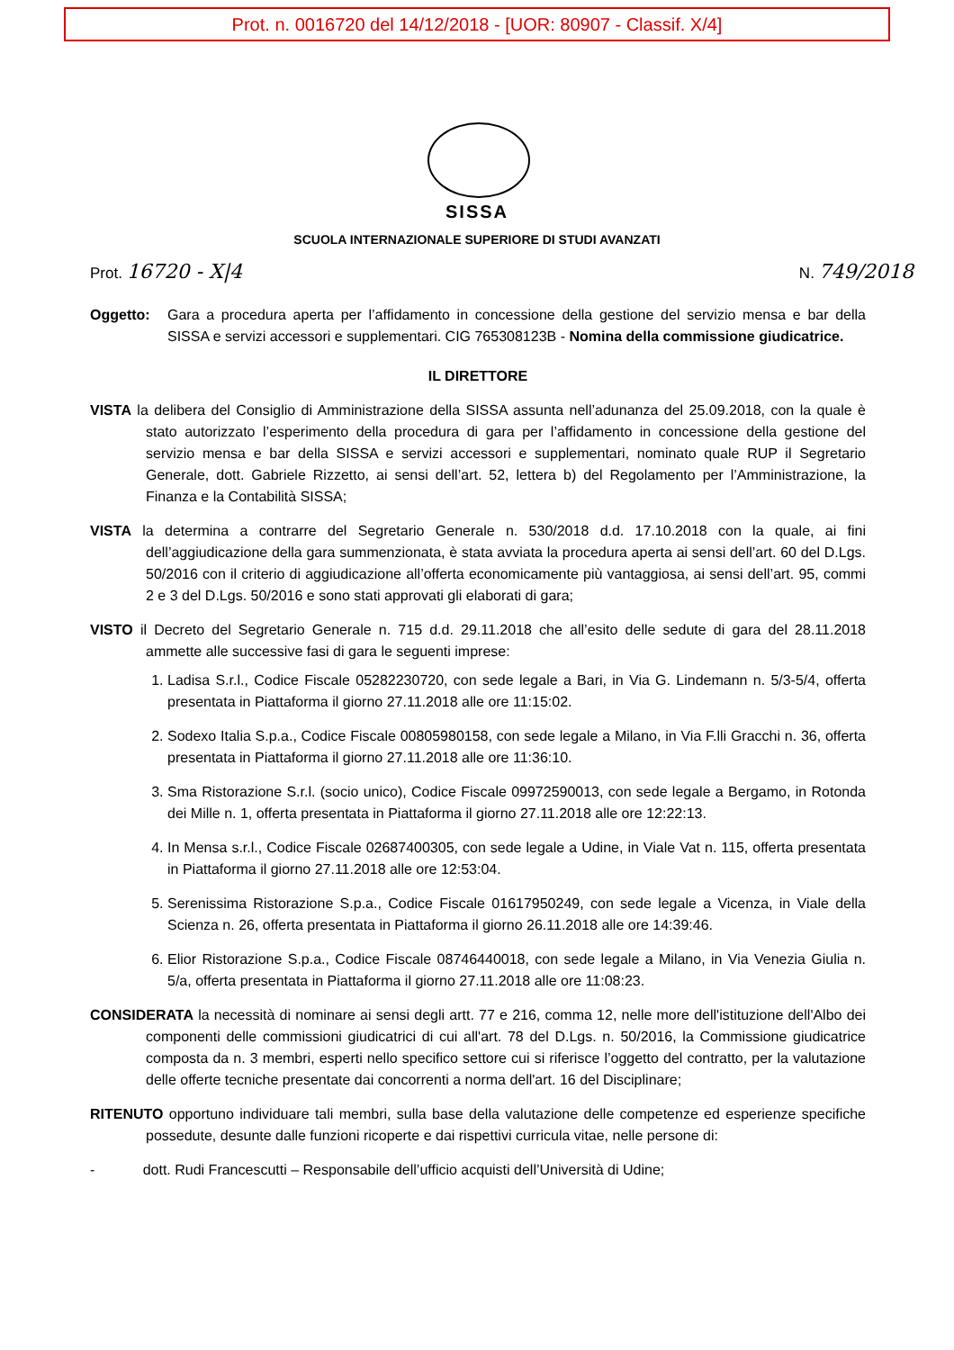Prot. n. 0016720 del 14/12/2018 - [UOR: 80907 - Classif. X/4]
SISSA
SCUOLA INTERNAZIONALE SUPERIORE DI STUDI AVANZATI
Prot. 16720 - X|4 N. 749/2018
Oggetto: Gara a procedura aperta per l’affidamento in concessione della gestione del servizio mensa e bar della SISSA e servizi accessori e supplementari. CIG 765308123B - Nomina della commissione giudicatrice.
IL DIRETTORE
VISTA la delibera del Consiglio di Amministrazione della SISSA assunta nell’adunanza del 25.09.2018, con la quale è stato autorizzato l’esperimento della procedura di gara per l’affidamento in concessione della gestione del servizio mensa e bar della SISSA e servizi accessori e supplementari, nominato quale RUP il Segretario Generale, dott. Gabriele Rizzetto, ai sensi dell’art. 52, lettera b) del Regolamento per l’Amministrazione, la Finanza e la Contabilità SISSA;
VISTA la determina a contrarre del Segretario Generale n. 530/2018 d.d. 17.10.2018 con la quale, ai fini dell’aggiudicazione della gara summenzionata, è stata avviata la procedura aperta ai sensi dell’art. 60 del D.Lgs. 50/2016 con il criterio di aggiudicazione all’offerta economicamente più vantaggiosa, ai sensi dell’art. 95, commi 2 e 3 del D.Lgs. 50/2016 e sono stati approvati gli elaborati di gara;
VISTO il Decreto del Segretario Generale n. 715 d.d. 29.11.2018 che all’esito delle sedute di gara del 28.11.2018 ammette alle successive fasi di gara le seguenti imprese:
1. Ladisa S.r.l., Codice Fiscale 05282230720, con sede legale a Bari, in Via G. Lindemann n. 5/3-5/4, offerta presentata in Piattaforma il giorno 27.11.2018 alle ore 11:15:02.
2. Sodexo Italia S.p.a., Codice Fiscale 00805980158, con sede legale a Milano, in Via F.lli Gracchi n. 36, offerta presentata in Piattaforma il giorno 27.11.2018 alle ore 11:36:10.
3. Sma Ristorazione S.r.l. (socio unico), Codice Fiscale 09972590013, con sede legale a Bergamo, in Rotonda dei Mille n. 1, offerta presentata in Piattaforma il giorno 27.11.2018 alle ore 12:22:13.
4. In Mensa s.r.l., Codice Fiscale 02687400305, con sede legale a Udine, in Viale Vat n. 115, offerta presentata in Piattaforma il giorno 27.11.2018 alle ore 12:53:04.
5. Serenissima Ristorazione S.p.a., Codice Fiscale 01617950249, con sede legale a Vicenza, in Viale della Scienza n. 26, offerta presentata in Piattaforma il giorno 26.11.2018 alle ore 14:39:46.
6. Elior Ristorazione S.p.a., Codice Fiscale 08746440018, con sede legale a Milano, in Via Venezia Giulia n. 5/a, offerta presentata in Piattaforma il giorno 27.11.2018 alle ore 11:08:23.
CONSIDERATA la necessità di nominare ai sensi degli artt. 77 e 216, comma 12, nelle more dell'istituzione dell'Albo dei componenti delle commissioni giudicatrici di cui all'art. 78 del D.Lgs. n. 50/2016, la Commissione giudicatrice composta da n. 3 membri, esperti nello specifico settore cui si riferisce l’oggetto del contratto, per la valutazione delle offerte tecniche presentate dai concorrenti a norma dell'art. 16 del Disciplinare;
RITENUTO opportuno individuare tali membri, sulla base della valutazione delle competenze ed esperienze specifiche possedute, desunte dalle funzioni ricoperte e dai rispettivi curricula vitae, nelle persone di:
- dott. Rudi Francescutti – Responsabile dell’ufficio acquisti dell’Università di Udine;